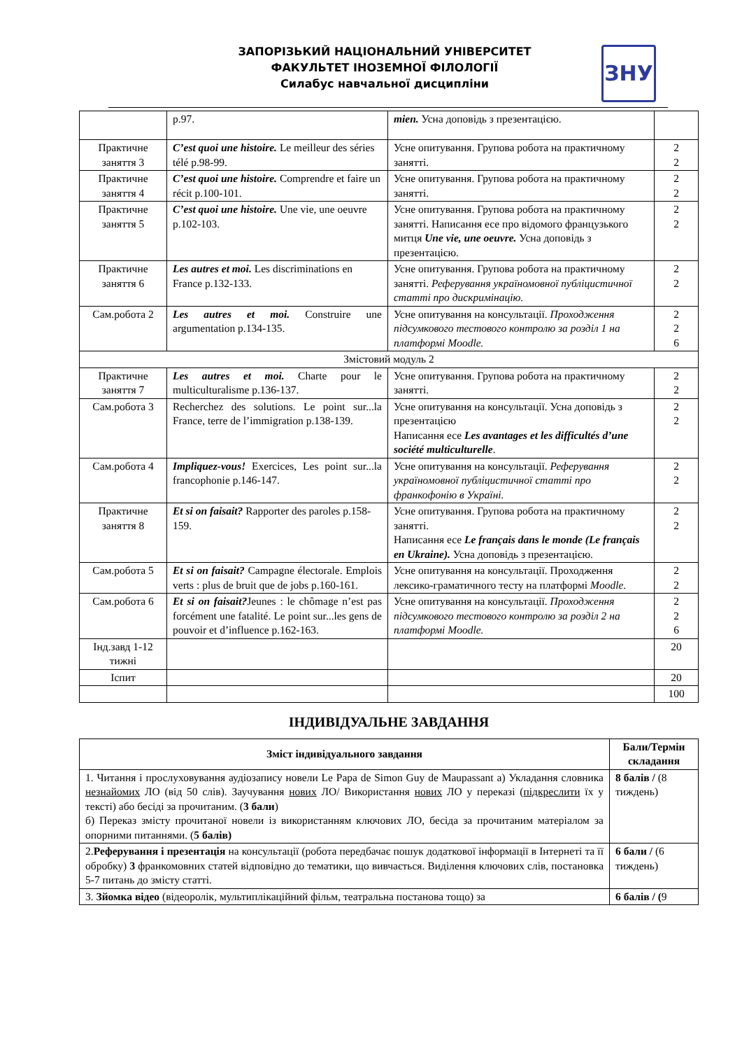ЗАПОРІЗЬКИЙ НАЦІОНАЛЬНИЙ УНІВЕРСИТЕТ
ФАКУЛЬТЕТ ІНОЗЕМНОЇ ФІЛОЛОГІЇ
Силабус навчальної дисципліни
ЗНУ
| | p.97. | mien. Усна доповідь з презентацією. | |
| Практичне заняття 3 | C’est quoi une histoire. Le meilleur des séries télé p.98-99. | Усне опитування. Групова робота на практичному занятті. | 2 2 |
| Практичне заняття 4 | C’est quoi une histoire. Comprendre et faire un récit p.100-101. | Усне опитування. Групова робота на практичному занятті. | 2 2 |
| Практичне заняття 5 | C’est quoi une histoire. Une vie, une oeuvre p.102-103. | Усне опитування. Групова робота на практичному занятті. Написання есе про відомого французького митця Une vie, une oeuvre. Усна доповідь з презентацією. | 2 2 |
| Практичне заняття 6 | Les autres et moi. Les discriminations en France p.132-133. | Усне опитування. Групова робота на практичному занятті. Реферування україномовної публіцистичної статті про дискримінацію. | 2 2 |
| Сам.робота 2 | Les autres et moi. Construire une argumentation p.134-135. | Усне опитування на консультації. Проходження підсумкового тестового контролю за розділ 1 на платформі Moodle. | 2 2 6 |
| Змістовий модуль 2 | | | |
| Практичне заняття 7 | Les autres et moi. Charte pour le multiculturalisme p.136-137. | Усне опитування. Групова робота на практичному занятті. | 2 2 |
| Сам.робота 3 | Recherchez des solutions. Le point sur...la France, terre de l’immigration p.138-139. | Усне опитування на консультації. Усна доповідь з презентацією Написання есе Les avantages et les difficultés d’une société multiculturelle . | 2 2 |
| Сам.робота 4 | Impliquez-vous! Exercices, Les point sur...la francophonie p.146-147. | Усне опитування на консультації. Реферування україномовної публіцистичної статті про франкофонію в Україні. | 2 2 |
| Практичне заняття 8 | Et si on faisait? Rapporter des paroles p.158-159. | Усне опитування. Групова робота на практичному занятті. Написання есе Le français dans le monde (Le français en Ukraine). Усна доповідь з презентацією. | 2 2 |
| Сам.робота 5 | Et si on faisait? Campagne électorale. Emplois verts : plus de bruit que de jobs p.160-161. | Усне опитування на консультації. Проходження лексико-граматичного тесту на платформі Moodle . | 2 2 |
| Сам.робота 6 | Et si on faisait? Jeunes : le chômage n’est pas forcément une fatalité. Le point sur...les gens de pouvoir et d’influence p.162-163. | Усне опитування на консультації. Проходження підсумкового тестового контролю за розділ 2 на платформі Moodle. | 2 2 6 |
| Інд.завд 1-12 тижні | | | 20 |
| Іспит | | | 20 |
| | | | 100 |
ІНДИВІДУАЛЬНЕ ЗАВДАННЯ
| Зміст індивідуального завдання | Бали/Термін складання |
| --- | --- |
| 1. Читання і прослуховування аудіозапису новели Le Papa de Simon Guy de Maupassant а) Укладання словника незнайомих ЛО (від 50 слів). Заучування нових ЛО/ Використання нових ЛО у переказі ( підкреслити їх у тексті) або бесіді за прочитаним. ( 3 бали ) б) Переказ змісту прочитаної новели із використанням ключових ЛО, бесіда за прочитаним матеріалом за опорними питаннями. ( 5 балів) | 8 балів / (8 тиждень) |
| 2. Реферування і презентація на консультації (робота передбачає пошук додаткової інформації в Інтернеті та її обробку) 3 франкомовних статей відповідно до тематики, що вивчається. Виділення ключових слів, постановка 5-7 питань до змісту статті. | 6 бали / (6 тиждень) |
| 3. Зйомка відео (відеоролік, мультиплікаційний фільм, театральна постанова тощо) за | 6 балів / ( 9 |